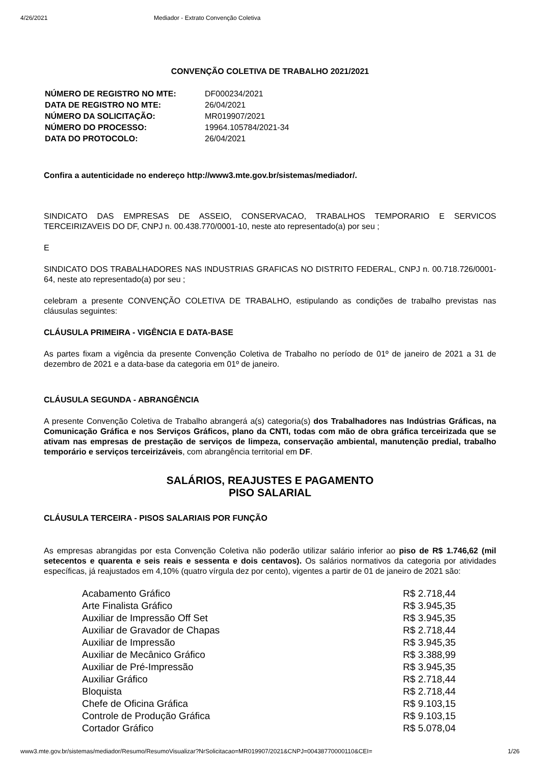4/26/2021 Mediador - Extrato Convenção Coletiva
CONVENÇÃO COLETIVA DE TRABALHO 2021/2021
| NÚMERO DE REGISTRO NO MTE: | DF000234/2021 |
| DATA DE REGISTRO NO MTE: | 26/04/2021 |
| NÚMERO DA SOLICITAÇÃO: | MR019907/2021 |
| NÚMERO DO PROCESSO: | 19964.105784/2021-34 |
| DATA DO PROTOCOLO: | 26/04/2021 |
Confira a autenticidade no endereço http://www3.mte.gov.br/sistemas/mediador/.
SINDICATO DAS EMPRESAS DE ASSEIO, CONSERVACAO, TRABALHOS TEMPORARIO E SERVICOS TERCEIRIZAVEIS DO DF, CNPJ n. 00.438.770/0001-10, neste ato representado(a) por seu ;
E
SINDICATO DOS TRABALHADORES NAS INDUSTRIAS GRAFICAS NO DISTRITO FEDERAL, CNPJ n. 00.718.726/0001-64, neste ato representado(a) por seu ;
celebram a presente CONVENÇÃO COLETIVA DE TRABALHO, estipulando as condições de trabalho previstas nas cláusulas seguintes:
CLÁUSULA PRIMEIRA - VIGÊNCIA E DATA-BASE
As partes fixam a vigência da presente Convenção Coletiva de Trabalho no período de 01º de janeiro de 2021 a 31 de dezembro de 2021 e a data-base da categoria em 01º de janeiro.
CLÁUSULA SEGUNDA - ABRANGÊNCIA
A presente Convenção Coletiva de Trabalho abrangerá a(s) categoria(s) dos Trabalhadores nas Indústrias Gráficas, na Comunicação Gráfica e nos Serviços Gráficos, plano da CNTI, todas com mão de obra gráfica terceirizada que se ativam nas empresas de prestação de serviços de limpeza, conservação ambiental, manutenção predial, trabalho temporário e serviços terceirizáveis, com abrangência territorial em DF.
SALÁRIOS, REAJUSTES E PAGAMENTO
PISO SALARIAL
CLÁUSULA TERCEIRA - PISOS SALARIAIS POR FUNÇÃO
As empresas abrangidas por esta Convenção Coletiva não poderão utilizar salário inferior ao piso de R$ 1.746,62 (mil setecentos e quarenta e seis reais e sessenta e dois centavos). Os salários normativos da categoria por atividades específicas, já reajustados em 4,10% (quatro vírgula dez por cento), vigentes a partir de 01 de janeiro de 2021 são:
| Acabamento Gráfico | R$ 2.718,44 |
| Arte Finalista Gráfico | R$ 3.945,35 |
| Auxiliar de Impressão Off Set | R$ 3.945,35 |
| Auxiliar de Gravador de Chapas | R$ 2.718,44 |
| Auxiliar de Impressão | R$ 3.945,35 |
| Auxiliar de Mecânico Gráfico | R$ 3.388,99 |
| Auxiliar de Pré-Impressão | R$ 3.945,35 |
| Auxiliar Gráfico | R$ 2.718,44 |
| Bloquista | R$ 2.718,44 |
| Chefe de Oficina Gráfica | R$ 9.103,15 |
| Controle de Produção Gráfica | R$ 9.103,15 |
| Cortador Gráfico | R$ 5.078,04 |
www3.mte.gov.br/sistemas/mediador/Resumo/ResumoVisualizar?NrSolicitacao=MR019907/2021&CNPJ=00438770000110&CEI= 1/26